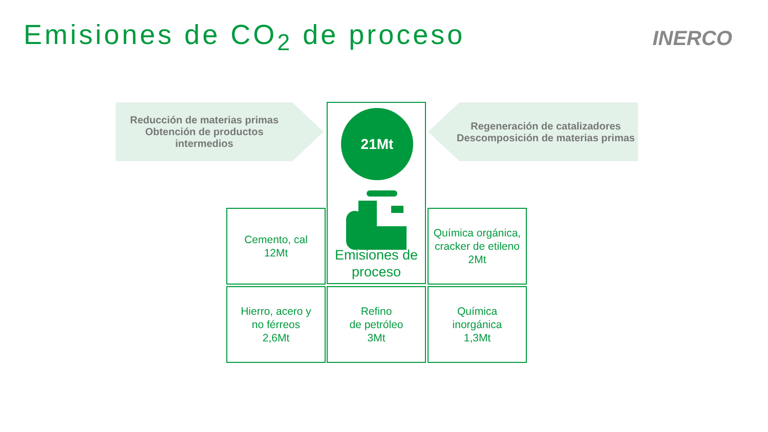Emisiones de CO<sub>2</sub> de proceso INERCO
Reducción de materias primas
Obtención de productos
intermedios
Regeneración de catalizadores
Descomposición de materias primas
Emisiones de
proceso
21Mt
Cemento, cal
12Mt
Química orgánica,
cracker de etileno
2Mt
Hierro, acero y
no férreos
2,6Mt
Refino
de petróleo
3Mt
Química
inorgánica
1,3Mt